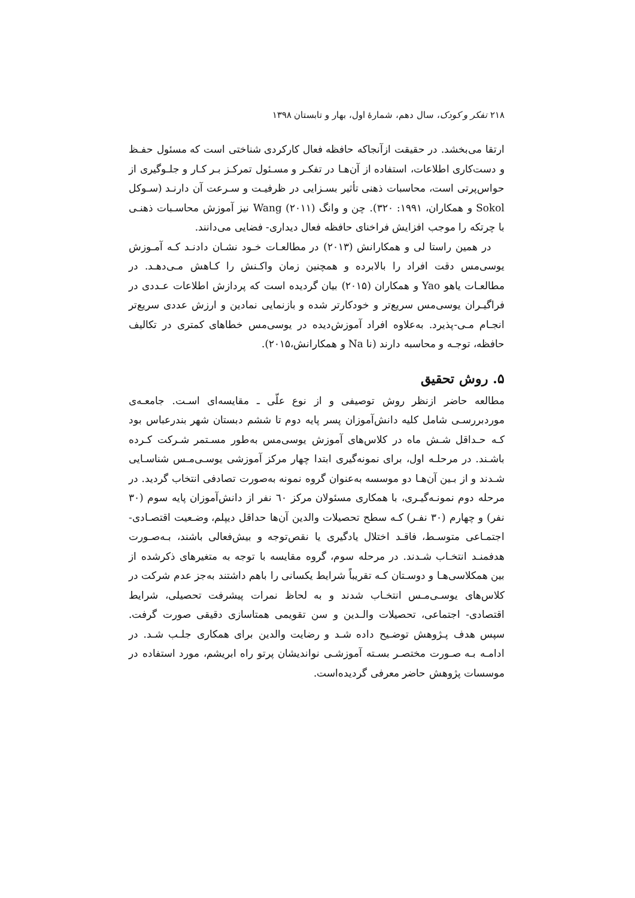۲۱۸ تفکر و کودک، سال دهم، شمارهٔ اول، بهار و تابستان ۱۳۹۸
ارتقا می‌بخشد. در حقیقت ازآنجاکه حافظه فعال کارکردی شناختی است که مسئول حفـظ و دست‌کاری اطلاعات، استفاده از آن‌هـا در تفکـر و مسـئول تمرکـز بـر کـار و جلـوگیری از حواس‌پرتی است، محاسبات ذهنی تأثیر بسـزایی در ظرفیـت و سـرعت آن دارنـد (سـوکل Sokol و همکاران، ۱۹۹۱: ۳۲۰). چن و وانگ Wang (۲۰۱۱) نیز آموزش محاسـبات ذهنـی با چرتکه را موجب افزایش فراخنای حافظه فعال دیداری- فضایی می‌دانند.
در همین راستا لی و همکارانش (۲۰۱۳) در مطالعـات خـود نشـان دادنـد کـه آمـوزش یوسی‌مس دقت افراد را بالابرده و همچنین زمان واکـنش را کـاهش مـی‌دهـد. در مطالعـات یاهو Yao و همکاران (۲۰۱۵) بیان گردیده است که پردازش اطلاعات عـددی در فراگیـران یوسی‌مس سریع‌تر و خودکارتر شده و بازنمایی نمادین و ارزش عددی سریع‌تر انجـام مـی-پذیرد. به‌علاوه افراد آموزش‌دیده در یوسی‌مس خطاهای کمتری در تکالیف حافظه، توجـه و محاسبه دارند (نا Na و همکارانش،۲۰۱۵).
۵. روش تحقیق
مطالعه حاضر ازنظر روش توصیفی و از نوع علّی ـ مقایسه‌ای اسـت. جامعـه‌ی موردبررسـی شامل کلیه دانش‌آموزان پسر پایه دوم تا ششم دبستان شهر بندرعباس بود کـه حـداقل شـش ماه در کلاس‌های آموزش یوسی‌مس به‌طور مسـتمر شـرکت کـرده باشـند. در مرحلـه اول، برای نمونه‌گیری ابتدا چهار مرکز آموزشی یوسـی‌مـس شناسـایی شـدند و از بـین آن‌هـا دو موسسه به‌عنوان گروه نمونه به‌صورت تصادفی انتخاب گردید. در مرحله دوم نمونـه‌گیـری، با همکاری مسئولان مرکز ٦٠ نفر از دانش‌آموزان پایه سوم (۳۰ نفر) و چهارم (۳۰ نفـر) کـه سطح تحصیلات والدین آن‌ها حداقل دیپلم، وضـعیت اقتصـادی- اجتمـاعی متوسـط، فاقـد اختلال یادگیری یا نقص‌توجه و بیش‌فعالی باشند، بـه‌صـورت هدفمنـد انتخـاب شـدند. در مرحله سوم، گروه مقایسه با توجه به متغیرهای ذکرشده از بین همکلاسی‌هـا و دوسـتان کـه تقریباً شرایط یکسانی را باهم داشتند به‌جز عدم شرکت در کلاس‌های یوسـی‌مـس انتخـاب شدند و به لحاظ نمرات پیشرفت تحصیلی، شرایط اقتصادی- اجتماعی، تحصیلات والـدین و سن تقویمی همتاسازی دقیقی صورت گرفت. سپس هدف پـژوهش توضـیح داده شـد و رضایت والدین برای همکاری جلـب شـد. در ادامـه بـه صـورت مختصـر بسـته آموزشـی نواندیشان پرتو راه ابریشم، مورد استفاده در موسسات پژوهش حاضر معرفی گردیده‌است.